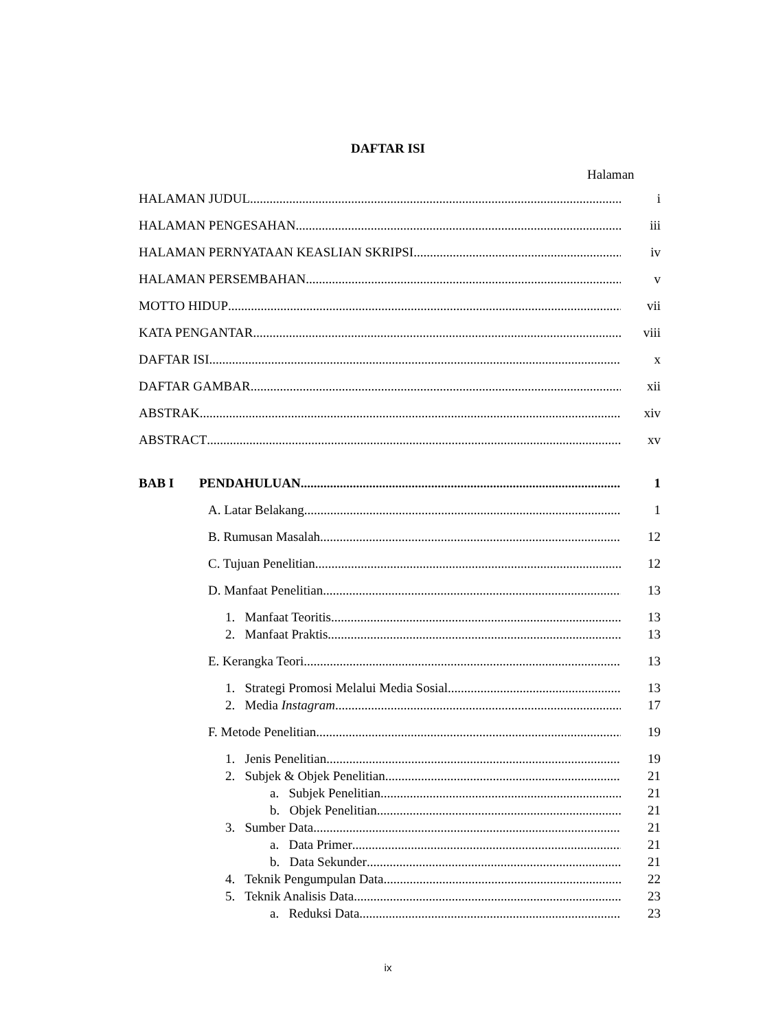DAFTAR ISI
Halaman
HALAMAN JUDUL i
HALAMAN PENGESAHAN iii
HALAMAN PERNYATAAN KEASLIAN SKRIPSI iv
HALAMAN PERSEMBAHAN v
MOTTO HIDUP vii
KATA PENGANTAR viii
DAFTAR ISI x
DAFTAR GAMBAR xii
ABSTRAK xiv
ABSTRACT xv
BAB I PENDAHULUAN 1
A. Latar Belakang 1
B. Rumusan Masalah 12
C. Tujuan Penelitian 12
D. Manfaat Penelitian 13
1. Manfaat Teoritis 13
2. Manfaat Praktis 13
E. Kerangka Teori 13
1. Strategi Promosi Melalui Media Sosial 13
2. Media Instagram 17
F. Metode Penelitian 19
1. Jenis Penelitian 19
2. Subjek & Objek Penelitian 21
a. Subjek Penelitian 21
b. Objek Penelitian 21
3. Sumber Data 21
a. Data Primer 21
b. Data Sekunder 21
4. Teknik Pengumpulan Data 22
5. Teknik Analisis Data 23
a. Reduksi Data 23
ix